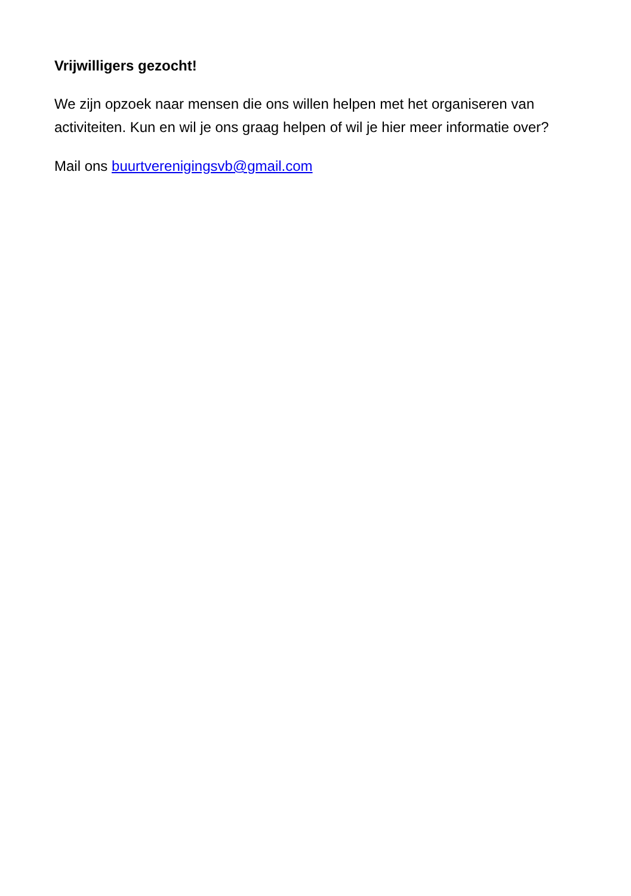Vrijwilligers gezocht!
We zijn opzoek naar mensen die ons willen helpen met het organiseren van activiteiten. Kun en wil je ons graag helpen of wil je hier meer informatie over?
Mail ons buurtverenigingsvb@gmail.com